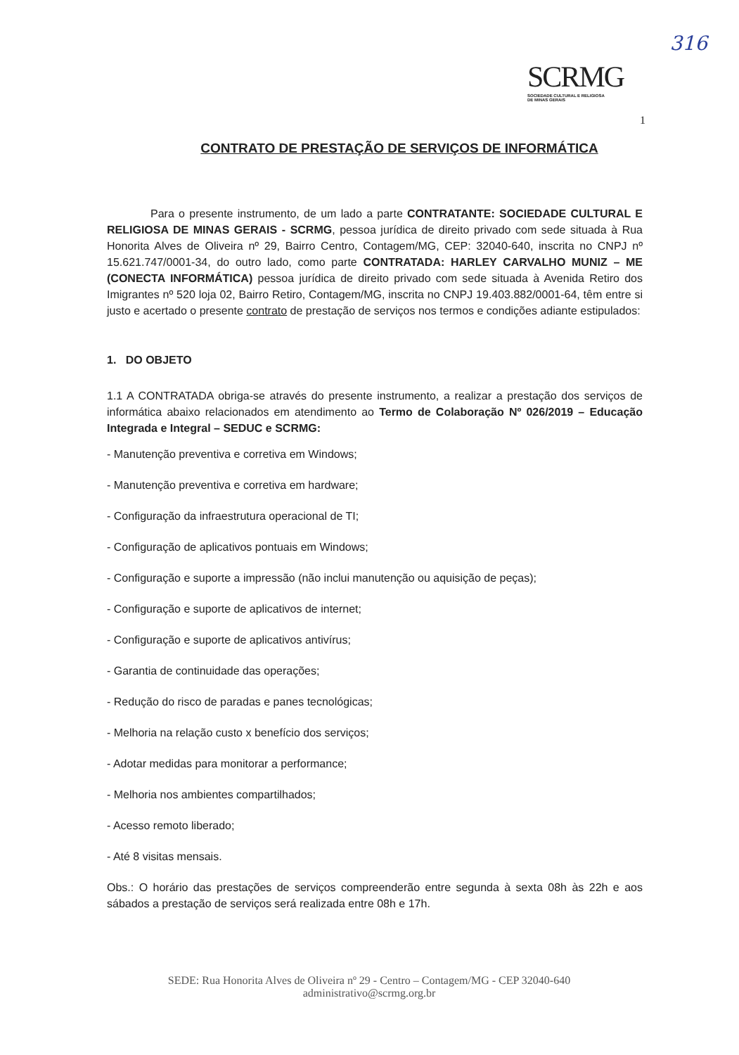316
SCRMG
SOCIEDADE CULTURAL E RELIGIOSA
DE MINAS GERAIS
1
CONTRATO DE PRESTAÇÃO DE SERVIÇOS DE INFORMÁTICA
Para o presente instrumento, de um lado a parte CONTRATANTE: SOCIEDADE CULTURAL E RELIGIOSA DE MINAS GERAIS - SCRMG, pessoa jurídica de direito privado com sede situada à Rua Honorita Alves de Oliveira nº 29, Bairro Centro, Contagem/MG, CEP: 32040-640, inscrita no CNPJ nº 15.621.747/0001-34, do outro lado, como parte CONTRATADA: HARLEY CARVALHO MUNIZ – ME (CONECTA INFORMÁTICA) pessoa jurídica de direito privado com sede situada à Avenida Retiro dos Imigrantes nº 520 loja 02, Bairro Retiro, Contagem/MG, inscrita no CNPJ 19.403.882/0001-64, têm entre si justo e acertado o presente contrato de prestação de serviços nos termos e condições adiante estipulados:
1. DO OBJETO
1.1 A CONTRATADA obriga-se através do presente instrumento, a realizar a prestação dos serviços de informática abaixo relacionados em atendimento ao Termo de Colaboração Nº 026/2019 – Educação Integrada e Integral – SEDUC e SCRMG:
- Manutenção preventiva e corretiva em Windows;
- Manutenção preventiva e corretiva em hardware;
- Configuração da infraestrutura operacional de TI;
- Configuração de aplicativos pontuais em Windows;
- Configuração e suporte a impressão (não inclui manutenção ou aquisição de peças);
- Configuração e suporte de aplicativos de internet;
- Configuração e suporte de aplicativos antivírus;
- Garantia de continuidade das operações;
- Redução do risco de paradas e panes tecnológicas;
- Melhoria na relação custo x benefício dos serviços;
- Adotar medidas para monitorar a performance;
- Melhoria nos ambientes compartilhados;
- Acesso remoto liberado;
- Até 8 visitas mensais.
Obs.: O horário das prestações de serviços compreenderão entre segunda à sexta 08h às 22h e aos sábados a prestação de serviços será realizada entre 08h e 17h.
SEDE: Rua Honorita Alves de Oliveira nº 29 - Centro – Contagem/MG - CEP 32040-640
administrativo@scrmg.org.br